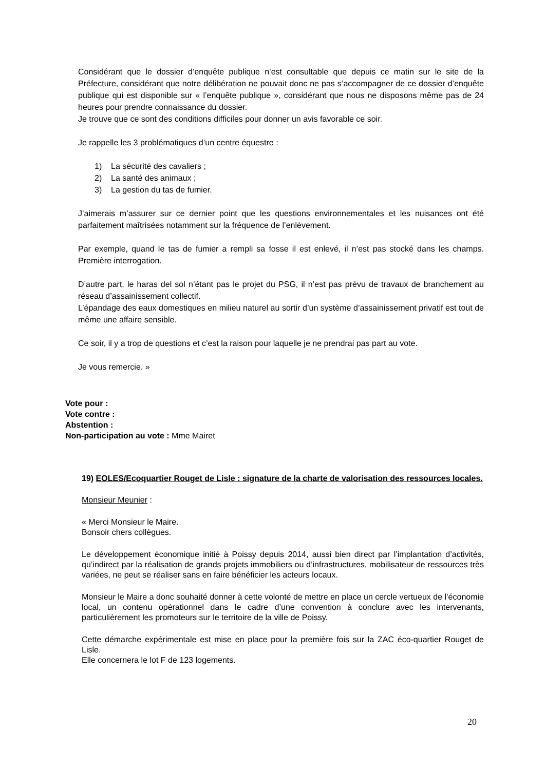Considérant que le dossier d’enquête publique n’est consultable que depuis ce matin sur le site de la Préfecture, considérant que notre délibération ne pouvait donc ne pas s’accompagner de ce dossier d’enquête publique qui est disponible sur « l’enquête publique », considérant que nous ne disposons même pas de 24 heures pour prendre connaissance du dossier.
Je trouve que ce sont des conditions difficiles pour donner un avis favorable ce soir.
Je rappelle les 3 problématiques d’un centre équestre :
1) La sécurité des cavaliers ;
2) La santé des animaux ;
3) La gestion du tas de fumier.
J’aimerais m’assurer sur ce dernier point que les questions environnementales et les nuisances ont été parfaitement maîtrisées notamment sur la fréquence de l’enlèvement.
Par exemple, quand le tas de fumier a rempli sa fosse il est enlevé, il n’est pas stocké dans les champs. Première interrogation.
D’autre part, le haras del sol n’étant pas le projet du PSG, il n’est pas prévu de travaux de branchement au réseau d’assainissement collectif.
L’épandage des eaux domestiques en milieu naturel au sortir d’un système d’assainissement privatif est tout de même une affaire sensible.
Ce soir, il y a trop de questions et c’est la raison pour laquelle je ne prendrai pas part au vote.
Je vous remercie. »
Vote pour :
Vote contre :
Abstention :
Non-participation au vote : Mme Mairet
19) EOLES/Ecoquartier Rouget de Lisle : signature de la charte de valorisation des ressources locales.
Monsieur Meunier :
« Merci Monsieur le Maire.
Bonsoir chers collègues.
Le développement économique initié à Poissy depuis 2014, aussi bien direct par l’implantation d’activités, qu’indirect par la réalisation de grands projets immobiliers ou d’infrastructures, mobilisateur de ressources très variées, ne peut se réaliser sans en faire bénéficier les acteurs locaux.
Monsieur le Maire a donc souhaité donner à cette volonté de mettre en place un cercle vertueux de l’économie local, un contenu opérationnel dans le cadre d’une convention à conclure avec les intervenants, particulièrement les promoteurs sur le territoire de la ville de Poissy.
Cette démarche expérimentale est mise en place pour la première fois sur la ZAC éco-quartier Rouget de Lisle.
Elle concernera le lot F de 123 logements.
20